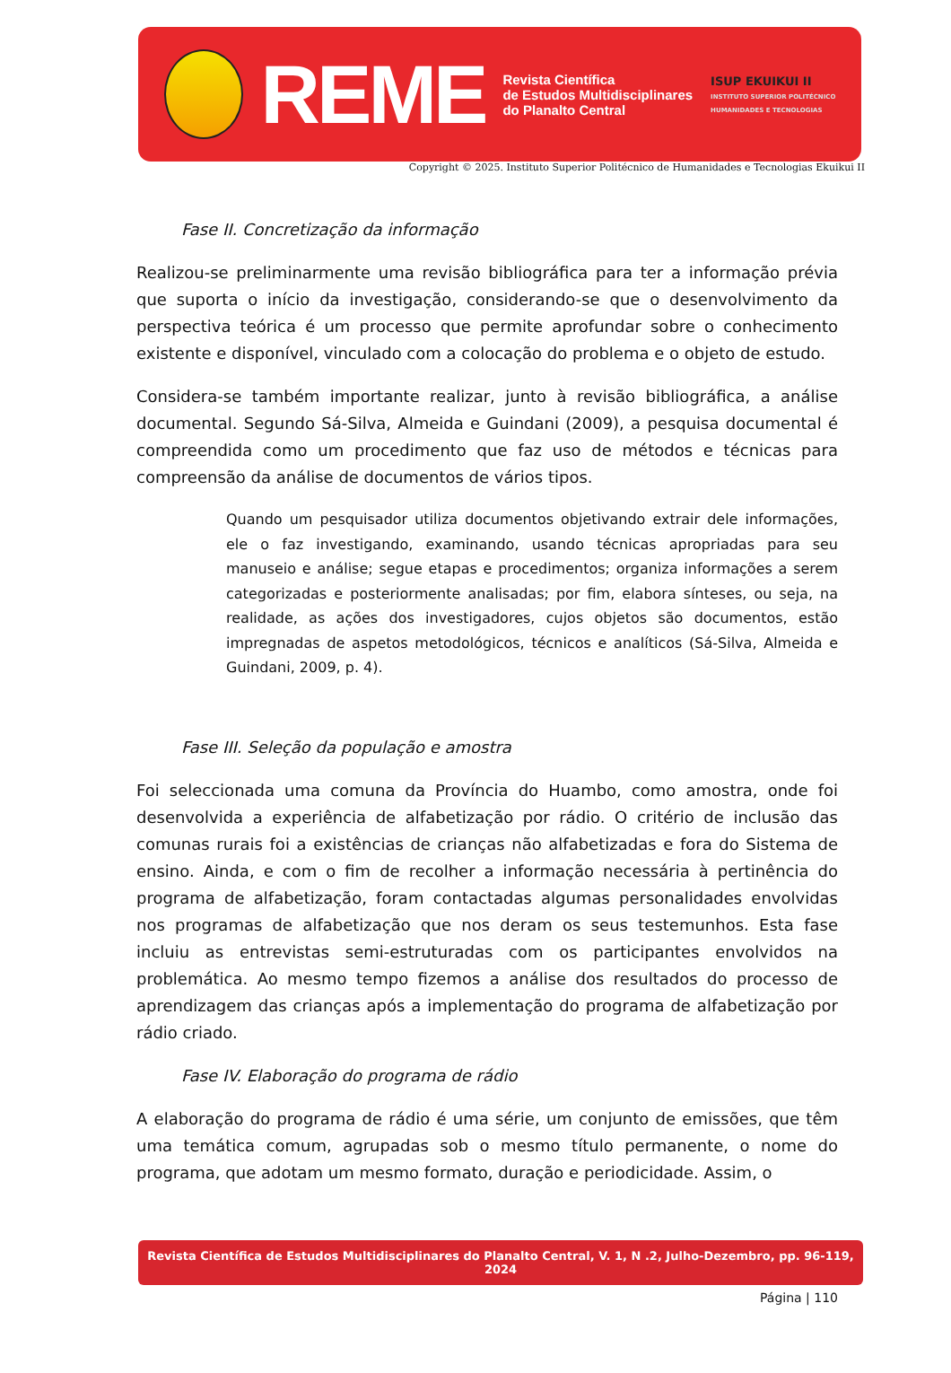REME
Revista Científica
de Estudos Multidisciplinares
do Planalto Central
ISUP EKUIKUI II
INSTITUTO SUPERIOR POLITÉCNICO
HUMANIDADES E TECNOLOGIAS
Copyright © 2025. Instituto Superior Politécnico de Humanidades e Tecnologias Ekuikui II
Fase II. Concretização da informação
Realizou-se preliminarmente uma revisão bibliográfica para ter a informação prévia que suporta o início da investigação, considerando-se que o desenvolvimento da perspectiva teórica é um processo que permite aprofundar sobre o conhecimento existente e disponível, vinculado com a colocação do problema e o objeto de estudo.
Considera-se também importante realizar, junto à revisão bibliográfica, a análise documental. Segundo Sá-Silva, Almeida e Guindani (2009), a pesquisa documental é compreendida como um procedimento que faz uso de métodos e técnicas para compreensão da análise de documentos de vários tipos.
Quando um pesquisador utiliza documentos objetivando extrair dele informações, ele o faz investigando, examinando, usando técnicas apropriadas para seu manuseio e análise; segue etapas e procedimentos; organiza informações a serem categorizadas e posteriormente analisadas; por fim, elabora sínteses, ou seja, na realidade, as ações dos investigadores, cujos objetos são documentos, estão impregnadas de aspetos metodológicos, técnicos e analíticos (Sá-Silva, Almeida e Guindani, 2009, p. 4).
Fase III. Seleção da população e amostra
Foi seleccionada uma comuna da Província do Huambo, como amostra, onde foi desenvolvida a experiência de alfabetização por rádio. O critério de inclusão das comunas rurais foi a existências de crianças não alfabetizadas e fora do Sistema de ensino. Ainda, e com o fim de recolher a informação necessária à pertinência do programa de alfabetização, foram contactadas algumas personalidades envolvidas nos programas de alfabetização que nos deram os seus testemunhos. Esta fase incluiu as entrevistas semi-estruturadas com os participantes envolvidos na problemática. Ao mesmo tempo fizemos a análise dos resultados do processo de aprendizagem das crianças após a implementação do programa de alfabetização por rádio criado.
Fase IV. Elaboração do programa de rádio
A elaboração do programa de rádio é uma série, um conjunto de emissões, que têm uma temática comum, agrupadas sob o mesmo título permanente, o nome do programa, que adotam um mesmo formato, duração e periodicidade. Assim, o
Revista Científica de Estudos Multidisciplinares do Planalto Central, V. 1, N .2, Julho-Dezembro, pp. 96-119, 2024
Página | 110